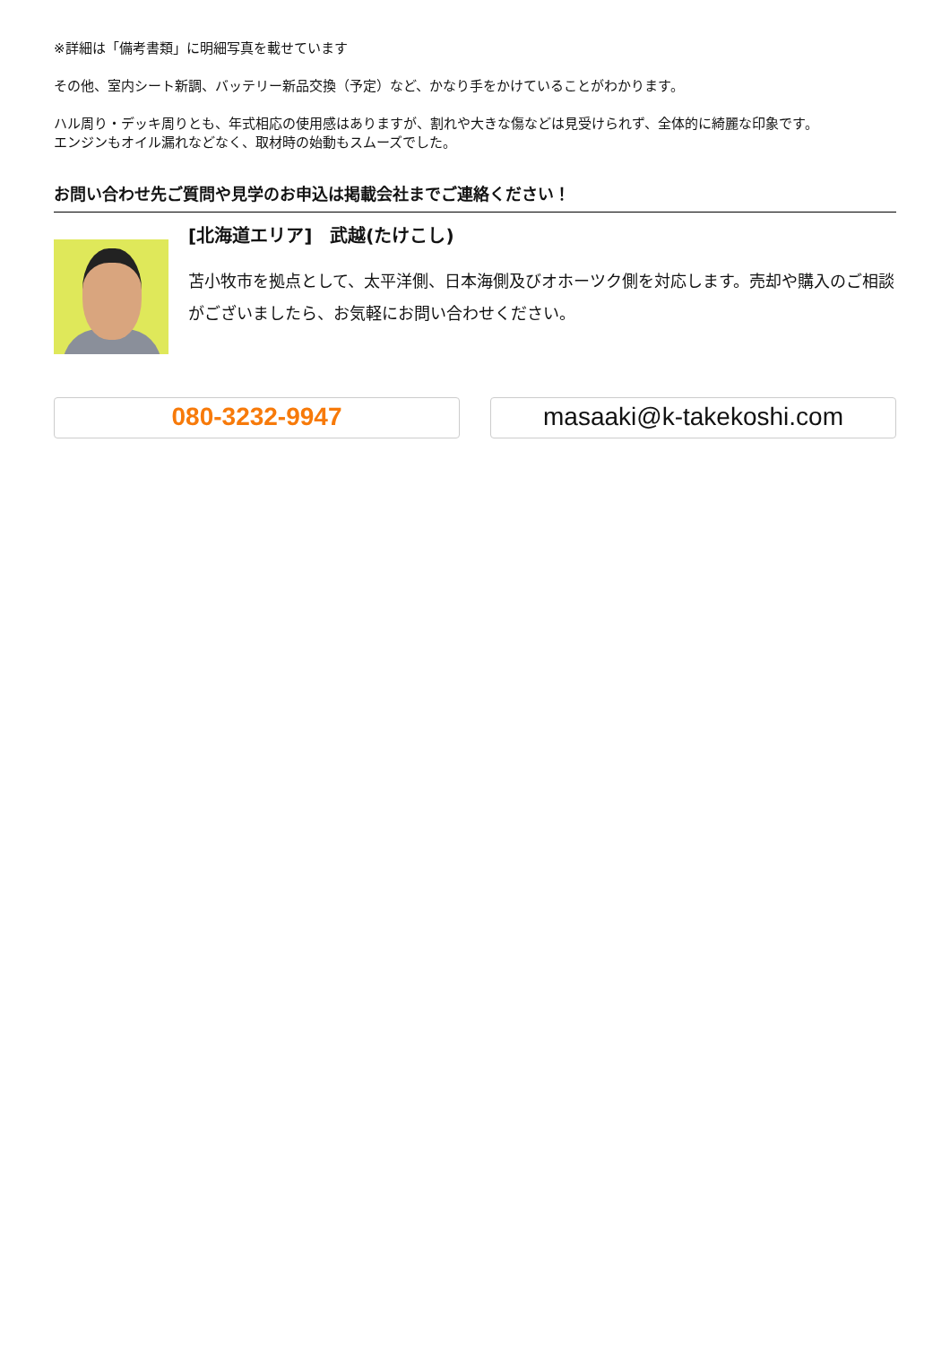※詳細は「備考書類」に明細写真を載せています
その他、室内シート新調、バッテリー新品交換（予定）など、かなり手をかけていることがわかります。
ハル周り・デッキ周りとも、年式相応の使用感はありますが、割れや大きな傷などは見受けられず、全体的に綺麗な印象です。
エンジンもオイル漏れなどなく、取材時の始動もスムーズでした。
お問い合わせ先ご質問や見学のお申込は掲載会社までご連絡ください！
[北海道エリア]　武越(たけこし)
苫小牧市を拠点として、太平洋側、日本海側及びオホーツク側を対応します。売却や購入のご相談がございましたら、お気軽にお問い合わせください。
080-3232-9947 masaaki@k-takekoshi.com